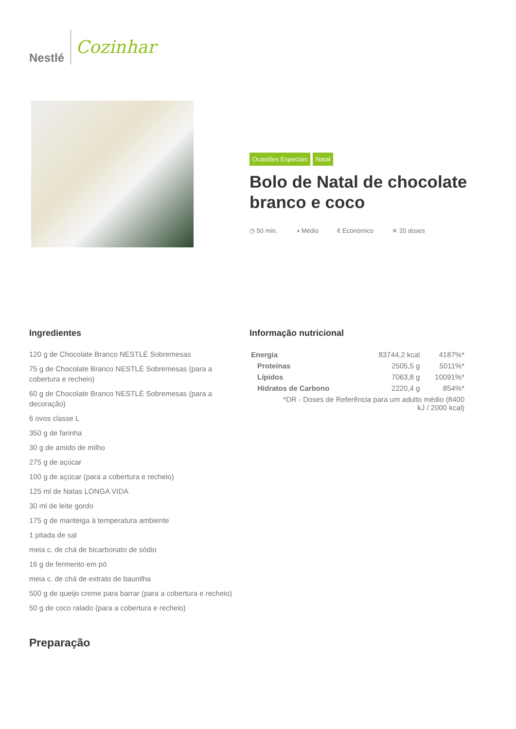Nestlé
Cozinhar
Ocasiões Especiais Natal
Bolo de Natal de chocolate branco e coco
◷ 50 min. ◑ Médio € Económico ✕ 20 doses
Ingredientes
120 g de Chocolate Branco NESTLÉ Sobremesas
75 g de Chocolate Branco NESTLÉ Sobremesas (para a cobertura e recheio)
60 g de Chocolate Branco NESTLÉ Sobremesas (para a decoração)
6 ovos classe L
350 g de farinha
30 g de amido de milho
275 g de açúcar
100 g de açúcar (para a cobertura e recheio)
125 ml de Natas LONGA VIDA
30 ml de leite gordo
175 g de manteiga à temperatura ambiente
1 pitada de sal
meia c. de chá de bicarbonato de sódio
16 g de fermento em pó
meia c. de chá de extrato de baunilha
500 g de queijo creme para barrar (para a cobertura e recheio)
50 g de coco ralado (para a cobertura e recheio)
Preparação
Informação nutricional
| Energia | 83744,2 kcal | 4187%* |
| Proteínas | 2505,5 g | 5011%* |
| Lípidos | 7063,8 g | 10091%* |
| Hidratos de Carbono | 2220,4 g | 854%* |
| *DR - Doses de Referência para um adulto médio (8400 kJ / 2000 kcal) | | |